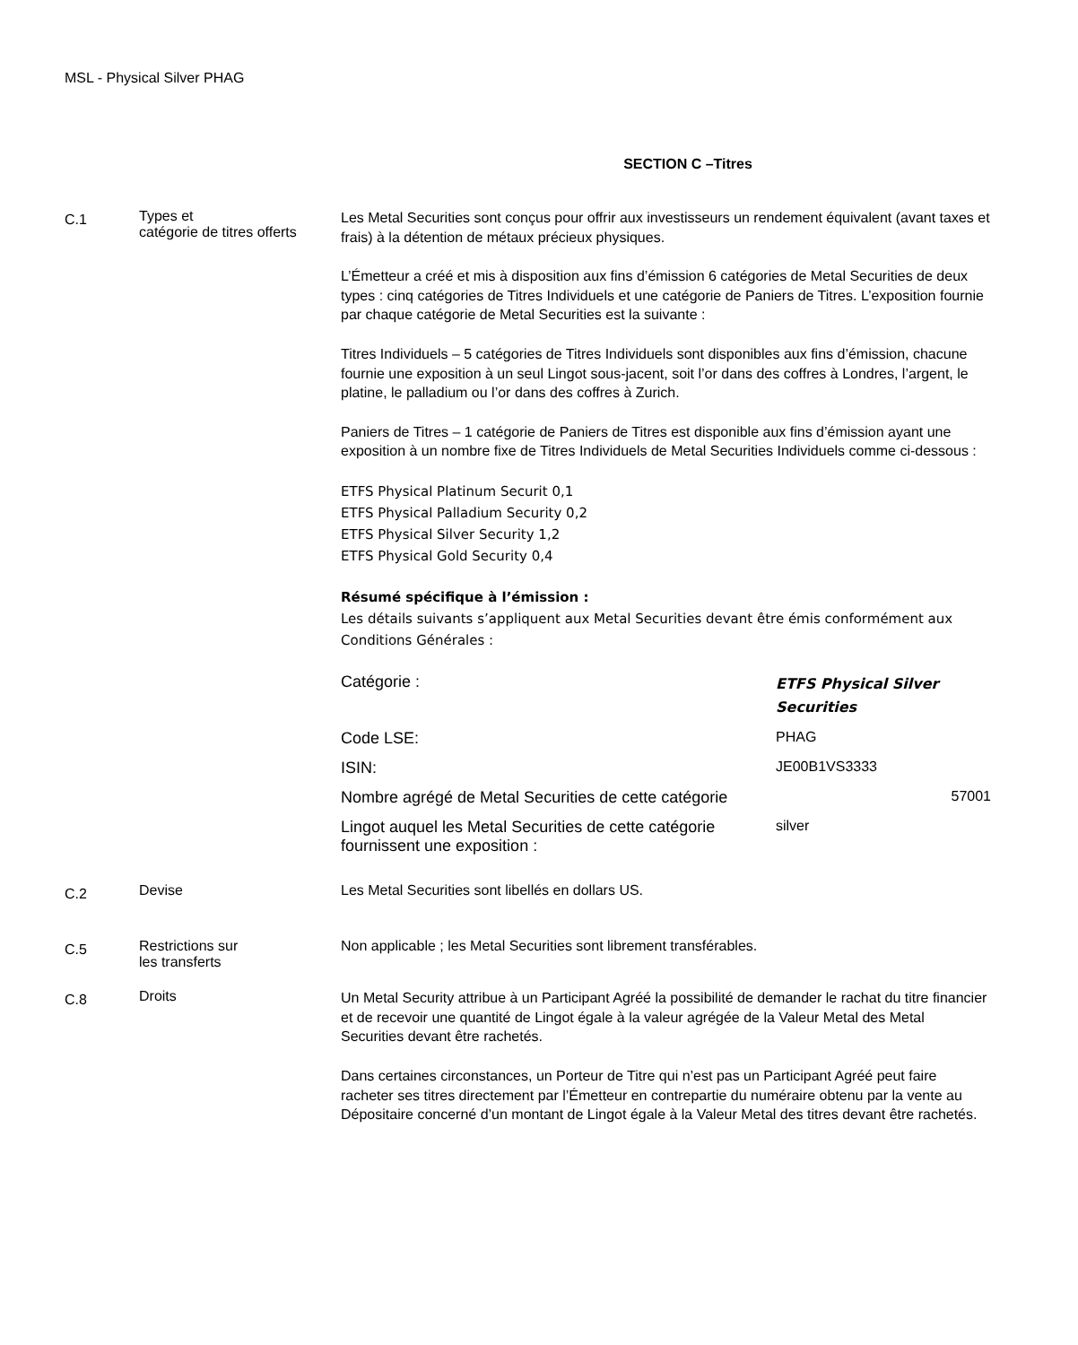MSL - Physical Silver PHAG
SECTION C –Titres
C.1
Types et
catégorie de titres offerts
Les Metal Securities sont conçus pour offrir aux investisseurs un rendement équivalent (avant taxes et frais) à la détention de métaux précieux physiques.
L’Émetteur a créé et mis à disposition aux fins d’émission 6 catégories de Metal Securities de deux types : cinq catégories de Titres Individuels et une catégorie de Paniers de Titres. L’exposition fournie par chaque catégorie de Metal Securities est la suivante :
Titres Individuels – 5 catégories de Titres Individuels sont disponibles aux fins d’émission, chacune fournie une exposition à un seul Lingot sous-jacent, soit l’or dans des coffres à Londres, l’argent, le platine, le palladium ou l’or dans des coffres à Zurich.
Paniers de Titres – 1 catégorie de Paniers de Titres est disponible aux fins d’émission ayant une exposition à un nombre fixe de Titres Individuels de Metal Securities Individuels comme ci-dessous :
ETFS Physical Platinum Securit 0,1
ETFS Physical Palladium Security 0,2
ETFS Physical Silver Security 1,2
ETFS Physical Gold Security 0,4
Résumé spécifique à l’émission :
Les détails suivants s’appliquent aux Metal Securities devant être émis conformément aux Conditions Générales :
| Catégorie : | ETFS Physical Silver Securities |
| Code LSE: | PHAG |
| ISIN: | JE00B1VS3333 |
| Nombre agrégé de Metal Securities de cette catégorie | 57001 |
| Lingot auquel les Metal Securities de cette catégorie fournissent une exposition : | silver |
C.2
Devise Les Metal Securities sont libellés en dollars US.
C.5
Restrictions sur
les transferts
Non applicable ; les Metal Securities sont librement transférables.
C.8
Droits
Un Metal Security attribue à un Participant Agréé la possibilité de demander le rachat du titre financier et de recevoir une quantité de Lingot égale à la valeur agrégée de la Valeur Metal des Metal Securities devant être rachetés.
Dans certaines circonstances, un Porteur de Titre qui n’est pas un Participant Agréé peut faire racheter ses titres directement par l’Émetteur en contrepartie du numéraire obtenu par la vente au Dépositaire concerné d’un montant de Lingot égale à la Valeur Metal des titres devant être rachetés.